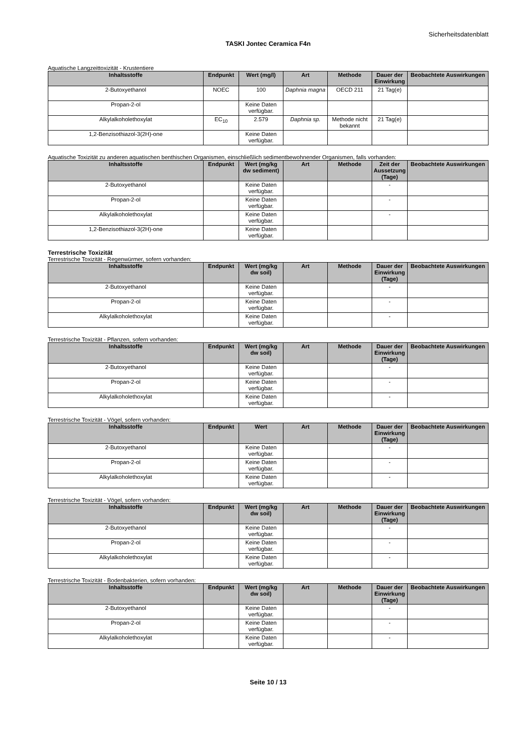Sicherheitsdatenblatt
TASKI Jontec Ceramica F4n
Aquatische Langzeittoxizität - Krustentiere
| Inhaltsstoffe | Endpunkt | Wert (mg/l) | Art | Methode | Dauer der Einwirkung | Beobachtete Auswirkungen |
| --- | --- | --- | --- | --- | --- | --- |
| 2-Butoxyethanol | NOEC | 100 | Daphnia magna | OECD 211 | 21 Tag(e) | |
| Propan-2-ol | | Keine Daten verfügbar. | | | | |
| Alkylalkoholethoxylat | EC<sub>10</sub> | 2.579 | Daphnia sp. | Methode nicht bekannt | 21 Tag(e) | |
| 1,2-Benzisothiazol-3(2H)-one | | Keine Daten verfügbar. | | | | |
Aquatische Toxizität zu anderen aquatischen benthischen Organismen, einschließlich sedimentbewohnender Organismen, falls vorhanden:
| Inhaltsstoffe | Endpunkt | Wert (mg/kg dw sediment) | Art | Methode | Zeit der Aussetzung (Tage) | Beobachtete Auswirkungen |
| --- | --- | --- | --- | --- | --- | --- |
| 2-Butoxyethanol | | Keine Daten verfügbar. | | | - | |
| Propan-2-ol | | Keine Daten verfügbar. | | | - | |
| Alkylalkoholethoxylat | | Keine Daten verfügbar. | | | - | |
| 1,2-Benzisothiazol-3(2H)-one | | Keine Daten verfügbar. | | | | |
Terrestrische Toxizität
Terrestrische Toxizität - Regenwürmer, sofern vorhanden:
| Inhaltsstoffe | Endpunkt | Wert (mg/kg dw soil) | Art | Methode | Dauer der Einwirkung (Tage) | Beobachtete Auswirkungen |
| --- | --- | --- | --- | --- | --- | --- |
| 2-Butoxyethanol | | Keine Daten verfügbar. | | | - | |
| Propan-2-ol | | Keine Daten verfügbar. | | | - | |
| Alkylalkoholethoxylat | | Keine Daten verfügbar. | | | - | |
Terrestrische Toxizität - Pflanzen, sofern vorhanden:
| Inhaltsstoffe | Endpunkt | Wert (mg/kg dw soil) | Art | Methode | Dauer der Einwirkung (Tage) | Beobachtete Auswirkungen |
| --- | --- | --- | --- | --- | --- | --- |
| 2-Butoxyethanol | | Keine Daten verfügbar. | | | - | |
| Propan-2-ol | | Keine Daten verfügbar. | | | - | |
| Alkylalkoholethoxylat | | Keine Daten verfügbar. | | | - | |
Terrestrische Toxizität - Vögel, sofern vorhanden:
| Inhaltsstoffe | Endpunkt | Wert | Art | Methode | Dauer der Einwirkung (Tage) | Beobachtete Auswirkungen |
| --- | --- | --- | --- | --- | --- | --- |
| 2-Butoxyethanol | | Keine Daten verfügbar. | | | - | |
| Propan-2-ol | | Keine Daten verfügbar. | | | - | |
| Alkylalkoholethoxylat | | Keine Daten verfügbar. | | | - | |
Terrestrische Toxizität - Vögel, sofern vorhanden:
| Inhaltsstoffe | Endpunkt | Wert (mg/kg dw soil) | Art | Methode | Dauer der Einwirkung (Tage) | Beobachtete Auswirkungen |
| --- | --- | --- | --- | --- | --- | --- |
| 2-Butoxyethanol | | Keine Daten verfügbar. | | | - | |
| Propan-2-ol | | Keine Daten verfügbar. | | | - | |
| Alkylalkoholethoxylat | | Keine Daten verfügbar. | | | - | |
Terrestrische Toxizität - Bodenbakterien, sofern vorhanden:
| Inhaltsstoffe | Endpunkt | Wert (mg/kg dw soil) | Art | Methode | Dauer der Einwirkung (Tage) | Beobachtete Auswirkungen |
| --- | --- | --- | --- | --- | --- | --- |
| 2-Butoxyethanol | | Keine Daten verfügbar. | | | - | |
| Propan-2-ol | | Keine Daten verfügbar. | | | - | |
| Alkylalkoholethoxylat | | Keine Daten verfügbar. | | | - | |
Seite 10 / 13